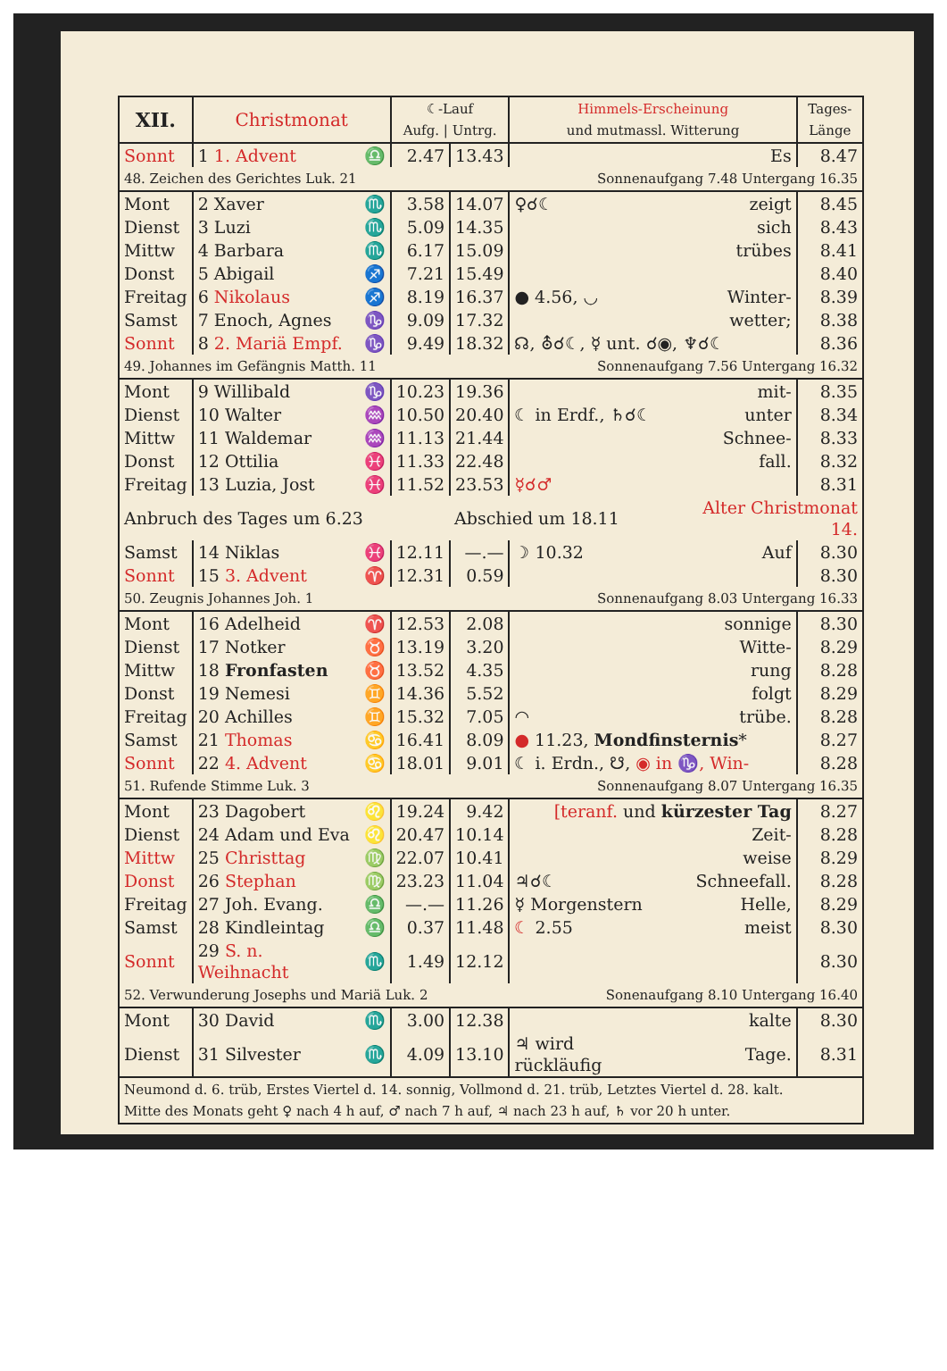| XII. | Christmonat | | ☾-Lauf Aufg. / Untrg. | | Himmels-Erscheinung und mutmassl. Witterung | | Tages- Länge |
| --- | --- | --- | --- | --- | --- | --- | --- |
| Sonnt | 1 1. Advent | ♎ | 2.47 | 13.43 | | Es | 8.47 |
| 48. Zeichen des Gerichtes Luk. 21 | | | | Sonnenaufgang 7.48 Untergang 16.35 | | | |
| Mont | 2 Xaver | ♏ | 3.58 | 14.07 | ♀☌☾ | zeigt | 8.45 |
| Dienst | 3 Luzi | ♏ | 5.09 | 14.35 | | sich | 8.43 |
| Mittw | 4 Barbara | ♏ | 6.17 | 15.09 | | trübes | 8.41 |
| Donst | 5 Abigail | ♐ | 7.21 | 15.49 | | | 8.40 |
| Freitag | 6 Nikolaus | ♐ | 8.19 | 16.37 | ● 4.56, ◡ | Winter- | 8.39 |
| Samst | 7 Enoch, Agnes | ♑ | 9.09 | 17.32 | | wetter; | 8.38 |
| Sonnt | 8 2. Mariä Empf. | ♑ | 9.49 | 18.32 | ☊, ⛢☌☾, ☿ unt. ☌◉, ♆☌☾ | | 8.36 |
| 49. Johannes im Gefängnis Matth. 11 | | | | Sonnenaufgang 7.56 Untergang 16.32 | | | |
| Mont | 9 Willibald | ♑ | 10.23 | 19.36 | | mit- | 8.35 |
| Dienst | 10 Walter | ♒ | 10.50 | 20.40 | ☾ in Erdf., ♄☌☾ | unter | 8.34 |
| Mittw | 11 Waldemar | ♒ | 11.13 | 21.44 | | Schnee- | 8.33 |
| Donst | 12 Ottilia | ♓ | 11.33 | 22.48 | | fall. | 8.32 |
| Freitag | 13 Luzia, Jost | ♓ | 11.52 | 23.53 | ☿☌♂ | | 8.31 |
| Anbruch des Tages um 6.23 | | | | Abschied um 18.11 | | Alter Christmonat 14. | |
| Samst | 14 Niklas | ♓ | 12.11 | —.— | ☽ 10.32 | Auf | 8.30 |
| Sonnt | 15 3. Advent | ♈ | 12.31 | 0.59 | | | 8.30 |
| 50. Zeugnis Johannes Joh. 1 | | | | Sonnenaufgang 8.03 Untergang 16.33 | | | |
| Mont | 16 Adelheid | ♈ | 12.53 | 2.08 | | sonnige | 8.30 |
| Dienst | 17 Notker | ♉ | 13.19 | 3.20 | | Witte- | 8.29 |
| Mittw | 18 Fronfasten | ♉ | 13.52 | 4.35 | | rung | 8.28 |
| Donst | 19 Nemesi | ♊ | 14.36 | 5.52 | | folgt | 8.29 |
| Freitag | 20 Achilles | ♊ | 15.32 | 7.05 | ◠ | trübe. | 8.28 |
| Samst | 21 Thomas | ♋ | 16.41 | 8.09 | ● 11.23, Mondfinsternis * | | 8.27 |
| Sonnt | 22 4. Advent | ♋ | 18.01 | 9.01 | ☾ i. Erdn., ☋, ◉ in ♑, Win- | | 8.28 |
| 51. Rufende Stimme Luk. 3 | | | | Sonnenaufgang 8.07 Untergang 16.35 | | | |
| Mont | 23 Dagobert | ♌ | 19.24 | 9.42 | [teranf. und kürzester Tag | | 8.27 |
| Dienst | 24 Adam und Eva | ♌ | 20.47 | 10.14 | | Zeit- | 8.28 |
| Mittw | 25 Christtag | ♍ | 22.07 | 10.41 | | weise | 8.29 |
| Donst | 26 Stephan | ♍ | 23.23 | 11.04 | ♃☌☾ | Schneefall. | 8.28 |
| Freitag | 27 Joh. Evang. | ♎ | —.— | 11.26 | ☿ Morgenstern | Helle, | 8.29 |
| Samst | 28 Kindleintag | ♎ | 0.37 | 11.48 | ☾ 2.55 | meist | 8.30 |
| Sonnt | 29 S. n. Weihnacht | ♏ | 1.49 | 12.12 | | | 8.30 |
| 52. Verwunderung Josephs und Mariä Luk. 2 | | | | Sonenaufgang 8.10 Untergang 16.40 | | | |
| Mont | 30 David | ♏ | 3.00 | 12.38 | | kalte | 8.30 |
| Dienst | 31 Silvester | ♏ | 4.09 | 13.10 | ♃ wird rückläufig | Tage. | 8.31 |
| Neumond d. 6. trüb, Erstes Viertel d. 14. sonnig, Vollmond d. 21. trüb, Letztes Viertel d. 28. kalt. Mitte des Monats geht ♀ nach 4 h auf, ♂ nach 7 h auf, ♃ nach 23 h auf, ♄ vor 20 h unter. | | | | | | | |